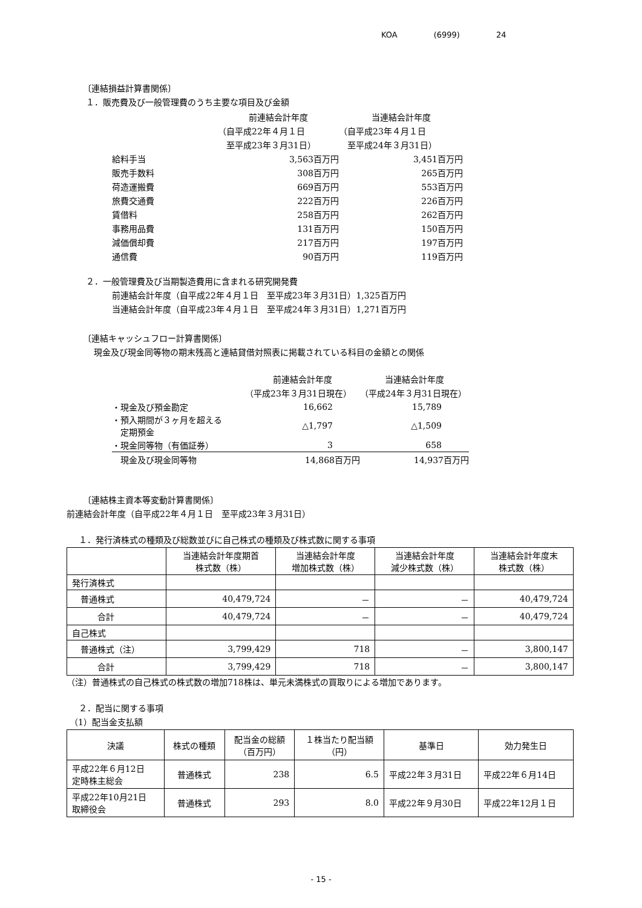KOA (6999) 24
〔連結損益計算書関係〕
１．販売費及び一般管理費のうち主要な項目及び金額
| | 前連結会計年度 | 当連結会計年度 |
| | （自平成22年４月１日 | （自平成23年４月１日 |
| | 至平成23年３月31日） | 至平成24年３月31日） |
| 給料手当 | 3,563百万円 | 3,451百万円 |
| 販売手数料 | 308百万円 | 265百万円 |
| 荷造運搬費 | 669百万円 | 553百万円 |
| 旅費交通費 | 222百万円 | 226百万円 |
| 賃借料 | 258百万円 | 262百万円 |
| 事務用品費 | 131百万円 | 150百万円 |
| 減価償却費 | 217百万円 | 197百万円 |
| 通信費 | 90百万円 | 119百万円 |
２．一般管理費及び当期製造費用に含まれる研究開発費
前連結会計年度（自平成22年４月１日　至平成23年３月31日）1,325百万円
当連結会計年度（自平成23年４月１日　至平成24年３月31日）1,271百万円
〔連結キャッシュフロー計算書関係〕
現金及び現金同等物の期末残高と連結貸借対照表に掲載されている科目の金額との関係
| | 前連結会計年度 | 当連結会計年度 |
| | （平成23年３月31日現在） | （平成24年３月31日現在） |
| ・現金及び預金勘定 | 16,662 | 15,789 |
| ・預入期間が３ヶ月を超える 定期預金 | △1,797 | △1,509 |
| ・現金同等物（有価証券） | 3 | 658 |
| 現金及び現金同等物 | 14,868百万円 | 14,937百万円 |
〔連結株主資本等変動計算書関係〕
前連結会計年度（自平成22年４月１日　至平成23年３月31日）
１．発行済株式の種類及び総数並びに自己株式の種類及び株式数に関する事項
| | 当連結会計年度期首 株式数（株） | 当連結会計年度 増加株式数（株） | 当連結会計年度 減少株式数（株） | 当連結会計年度末 株式数（株） |
| --- | --- | --- | --- | --- |
| 発行済株式 | | | | |
| 普通株式 | 40,479,724 | － | － | 40,479,724 |
| 合計 | 40,479,724 | － | － | 40,479,724 |
| 自己株式 | | | | |
| 普通株式（注） | 3,799,429 | 718 | － | 3,800,147 |
| 合計 | 3,799,429 | 718 | － | 3,800,147 |
（注）普通株式の自己株式の株式数の増加718株は、単元未満株式の買取りによる増加であります。
２．配当に関する事項
（1）配当金支払額
| 決議 | 株式の種類 | 配当金の総額 （百万円） | １株当たり配当額 （円） | 基準日 | 効力発生日 |
| --- | --- | --- | --- | --- | --- |
| 平成22年６月12日 定時株主総会 | 普通株式 | 238 | 6.5 | 平成22年３月31日 | 平成22年６月14日 |
| 平成22年10月21日 取締役会 | 普通株式 | 293 | 8.0 | 平成22年９月30日 | 平成22年12月１日 |
- 15 -